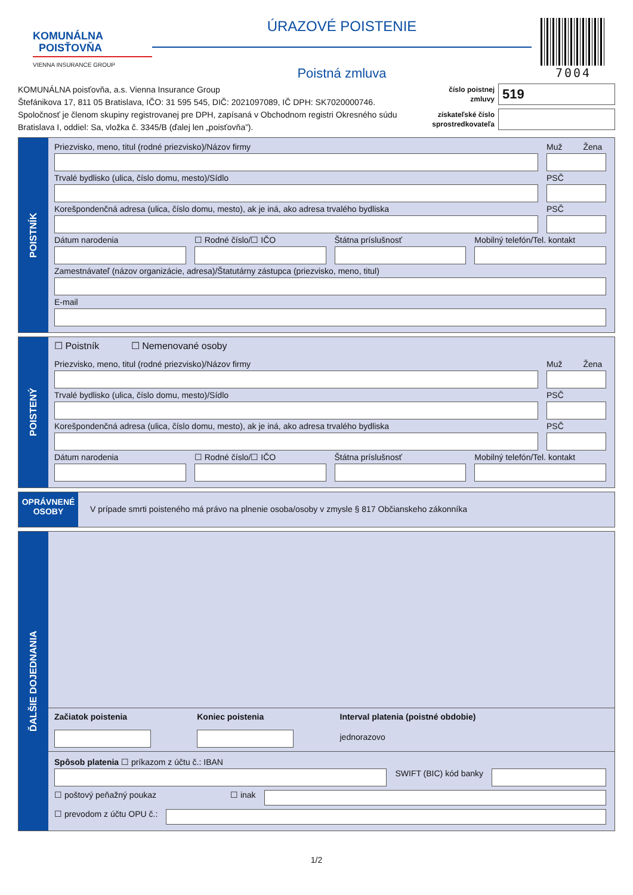KOMUNÁLNA
POISŤOVŇA
VIENNA INSURANCE GROUP
ÚRAZOVÉ POISTENIE
Poistná zmluva
7004
KOMUNÁLNA poisťovňa, a.s. Vienna Insurance Group
Štefánikova 17, 811 05 Bratislava, IČO: 31 595 545, DIČ: 2021097089, IČ DPH: SK7020000746.
Spoločnosť je členom skupiny registrovanej pre DPH, zapísaná v Obchodnom registri Okresného súdu
Bratislava I, oddiel: Sa, vložka č. 3345/B (ďalej len „poisťovňa”).
číslo poistnej zmluvy 519
získateľské číslo sprostredkovateľa
POISTNÍK
Priezvisko, meno, titul (rodné priezvisko)/Názov firmy
Muž Žena
Trvalé bydlisko (ulica, číslo domu, mesto)/Sídlo
PSČ
Korešpondenčná adresa (ulica, číslo domu, mesto), ak je iná, ako adresa trvalého bydliska
PSČ
Dátum narodenia ☐ Rodné číslo/☐ IČO Štátna príslušnosť Mobilný telefón/Tel. kontakt
Zamestnávateľ (názov organizácie, adresa)/Štatutárny zástupca (priezvisko, meno, titul)
E-mail
POISTENÝ
☐ Poistník ☐ Nemenované osoby
Priezvisko, meno, titul (rodné priezvisko)/Názov firmy
Muž Žena
Trvalé bydlisko (ulica, číslo domu, mesto)/Sídlo
PSČ
Korešpondenčná adresa (ulica, číslo domu, mesto), ak je iná, ako adresa trvalého bydliska
PSČ
Dátum narodenia ☐ Rodné číslo/☐ IČO Štátna príslušnosť Mobilný telefón/Tel. kontakt
OPRÁVNENÉ
OSOBY
V prípade smrti poisteného má právo na plnenie osoba/osoby v zmysle § 817 Občianskeho zákonníka
ĎALŠIE DOJEDNANIA
Začiatok poistenia Koniec poistenia Interval platenia (poistné obdobie)
jednorazovo
Spôsob platenia ☐ príkazom z účtu č.: IBAN
SWIFT (BIC) kód banky
☐ poštový peňažný poukaz ☐ inak
☐ prevodom z účtu OPU č.:
1/2